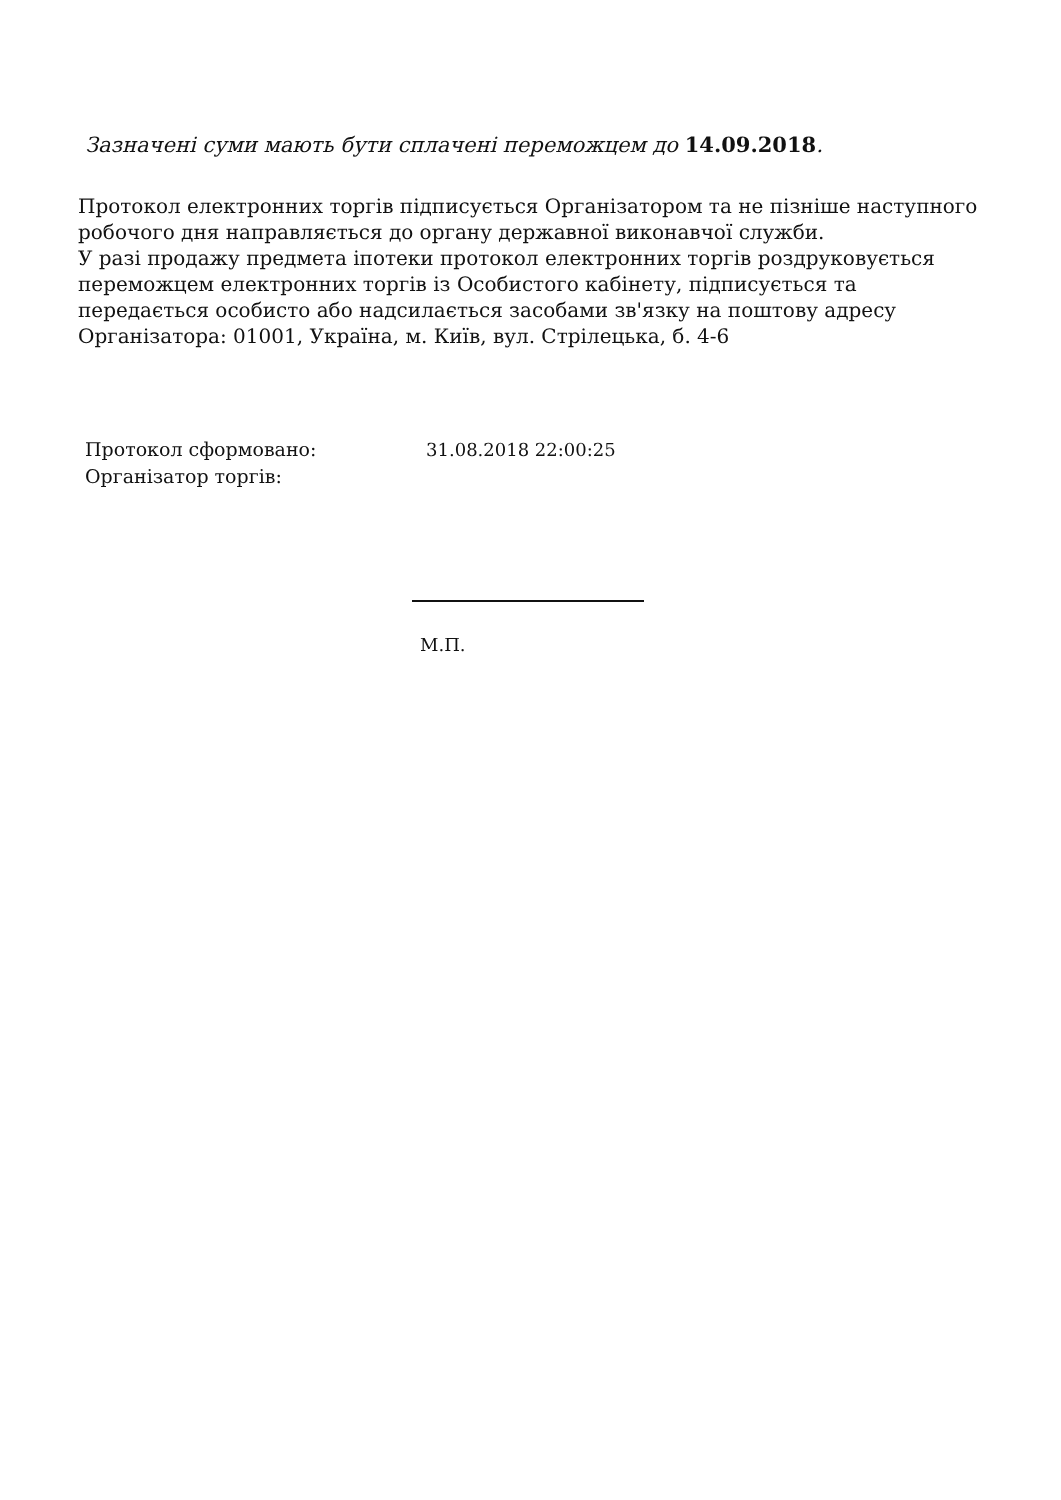Зазначені суми мають бути сплачені переможцем до 14.09.2018.
Протокол електронних торгів підписується Організатором та не пізніше наступного робочого дня направляється до органу державної виконавчої служби.
У разі продажу предмета іпотеки протокол електронних торгів роздруковується переможцем електронних торгів із Особистого кабінету, підписується та передається особисто або надсилається засобами зв'язку на поштову адресу Організатора: 01001, Україна, м. Київ, вул. Стрілецька, б. 4-6
Протокол сформовано: 31.08.2018 22:00:25
Організатор торгів:
М.П.